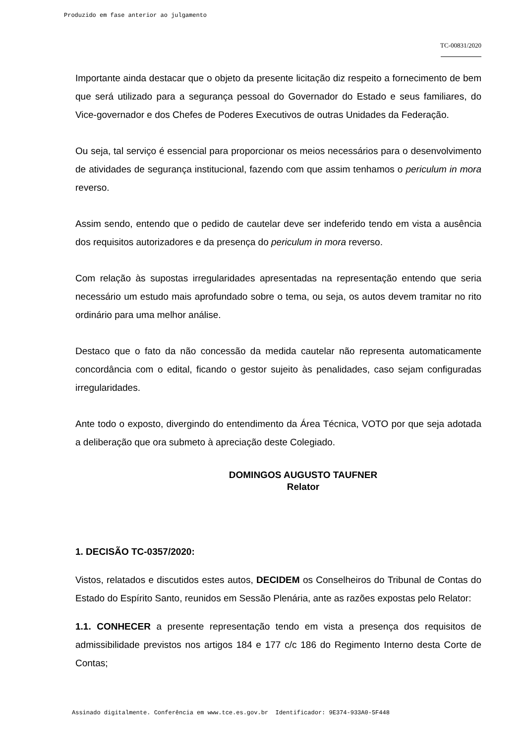Produzido em fase anterior ao julgamento
TC-00831/2020
Importante ainda destacar que o objeto da presente licitação diz respeito a fornecimento de bem que será utilizado para a segurança pessoal do Governador do Estado e seus familiares, do Vice-governador e dos Chefes de Poderes Executivos de outras Unidades da Federação.
Ou seja, tal serviço é essencial para proporcionar os meios necessários para o desenvolvimento de atividades de segurança institucional, fazendo com que assim tenhamos o periculum in mora reverso.
Assim sendo, entendo que o pedido de cautelar deve ser indeferido tendo em vista a ausência dos requisitos autorizadores e da presença do periculum in mora reverso.
Com relação às supostas irregularidades apresentadas na representação entendo que seria necessário um estudo mais aprofundado sobre o tema, ou seja, os autos devem tramitar no rito ordinário para uma melhor análise.
Destaco que o fato da não concessão da medida cautelar não representa automaticamente concordância com o edital, ficando o gestor sujeito às penalidades, caso sejam configuradas irregularidades.
Ante todo o exposto, divergindo do entendimento da Área Técnica, VOTO por que seja adotada a deliberação que ora submeto à apreciação deste Colegiado.
DOMINGOS AUGUSTO TAUFNER
Relator
1. DECISÃO TC-0357/2020:
Vistos, relatados e discutidos estes autos, DECIDEM os Conselheiros do Tribunal de Contas do Estado do Espírito Santo, reunidos em Sessão Plenária, ante as razões expostas pelo Relator:
1.1. CONHECER a presente representação tendo em vista a presença dos requisitos de admissibilidade previstos nos artigos 184 e 177 c/c 186 do Regimento Interno desta Corte de Contas;
Assinado digitalmente. Conferência em www.tce.es.gov.br Identificador: 9E374-933A0-5F448